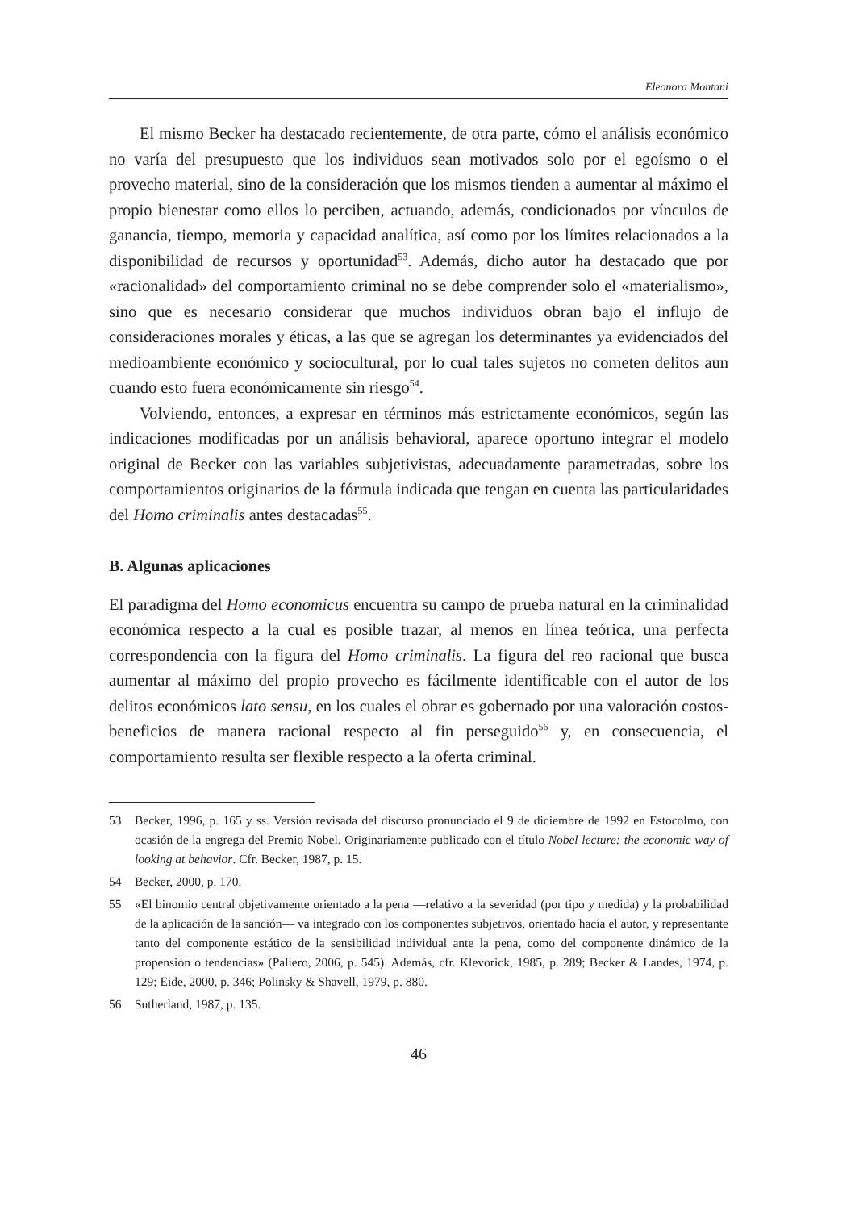Eleonora Montani
El mismo Becker ha destacado recientemente, de otra parte, cómo el análisis económico no varía del presupuesto que los individuos sean motivados solo por el egoísmo o el provecho material, sino de la consideración que los mismos tienden a aumentar al máximo el propio bienestar como ellos lo perciben, actuando, además, condicionados por vínculos de ganancia, tiempo, memoria y capacidad analítica, así como por los límites relacionados a la disponibilidad de recursos y oportunidad<sup>53</sup>. Además, dicho autor ha destacado que por «racionalidad» del comportamiento criminal no se debe comprender solo el «materialismo», sino que es necesario considerar que muchos individuos obran bajo el influjo de consideraciones morales y éticas, a las que se agregan los determinantes ya evidenciados del medioambiente económico y sociocultural, por lo cual tales sujetos no cometen delitos aun cuando esto fuera económicamente sin riesgo<sup>54</sup>.
Volviendo, entonces, a expresar en términos más estrictamente económicos, según las indicaciones modificadas por un análisis behavioral, aparece oportuno integrar el modelo original de Becker con las variables subjetivistas, adecuadamente parametradas, sobre los comportamientos originarios de la fórmula indicada que tengan en cuenta las particularidades del Homo criminalis antes destacadas<sup>55</sup>.
B. Algunas aplicaciones
El paradigma del Homo economicus encuentra su campo de prueba natural en la criminalidad económica respecto a la cual es posible trazar, al menos en línea teórica, una perfecta correspondencia con la figura del Homo criminalis. La figura del reo racional que busca aumentar al máximo del propio provecho es fácilmente identificable con el autor de los delitos económicos lato sensu, en los cuales el obrar es gobernado por una valoración costos-beneficios de manera racional respecto al fin perseguido<sup>56</sup> y, en consecuencia, el comportamiento resulta ser flexible respecto a la oferta criminal.
53 Becker, 1996, p. 165 y ss. Versión revisada del discurso pronunciado el 9 de diciembre de 1992 en Estocolmo, con ocasión de la engrega del Premio Nobel. Originariamente publicado con el título Nobel lecture: the economic way of looking at behavior. Cfr. Becker, 1987, p. 15.
54 Becker, 2000, p. 170.
55 «El binomio central objetivamente orientado a la pena —relativo a la severidad (por tipo y medida) y la probabilidad de la aplicación de la sanción— va integrado con los componentes subjetivos, orientado hacía el autor, y representante tanto del componente estático de la sensibilidad individual ante la pena, como del componente dinámico de la propensión o tendencias» (Paliero, 2006, p. 545). Además, cfr. Klevorick, 1985, p. 289; Becker & Landes, 1974, p. 129; Eide, 2000, p. 346; Polinsky & Shavell, 1979, p. 880.
56 Sutherland, 1987, p. 135.
46